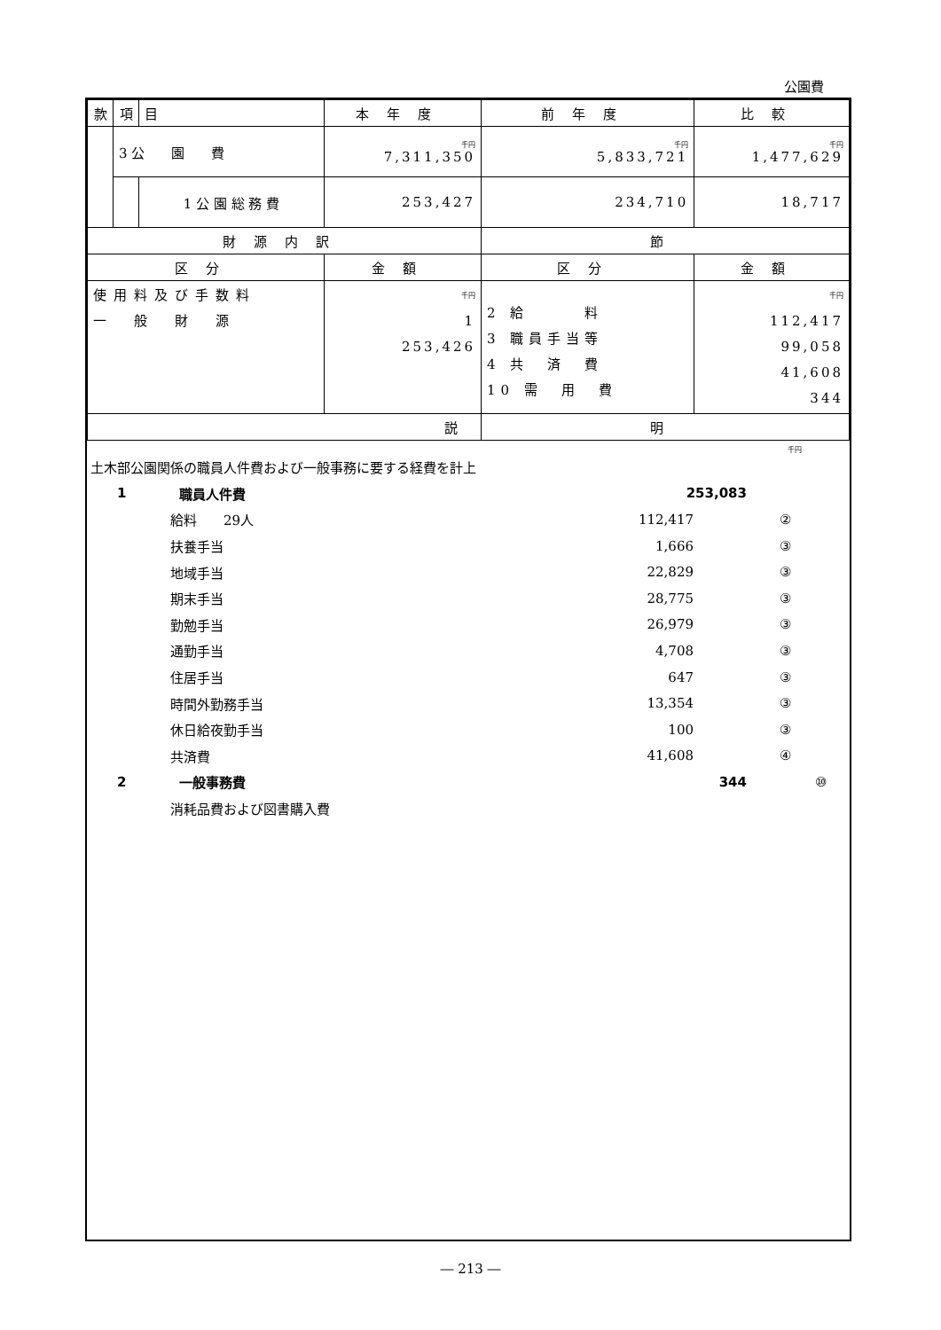公園費
| 款 | 項 | 目 | 本年度 | 前年度 | 比較 |
| --- | --- | --- | --- | --- | --- |
| | 3 公 園 費 | | 千円 7,311,350 | 千円 5,833,721 | 千円 1,477,629 |
| | | 1 公 園 総 務 費 | 253,427 | 234,710 | 18,717 |
| 財源内訳 | | | | 節 | |
| 区分 | | | 金額 | 区分 | 金額 |
| 使用料及び手数料 一 般 財 源 | | | 千円 1 253,426 | 2 給 料 3 職員手当等 4 共 済 費 10 需 用 費 | 千円 112,417 99,058 41,608 344 |
| 説 | | | | 明 | |
千円
土木部公園関係の職員人件費および一般事務に要する経費を計上
1 職員人件費 253,083
給料　　29人 112,417 ②
扶養手当 1,666 ③
地域手当 22,829 ③
期末手当 28,775 ③
勤勉手当 26,979 ③
通勤手当 4,708 ③
住居手当 647 ③
時間外勤務手当 13,354 ③
休日給夜勤手当 100 ③
共済費 41,608 ④
2 一般事務費 344 ⑩
消耗品費および図書購入費
― 213 ―